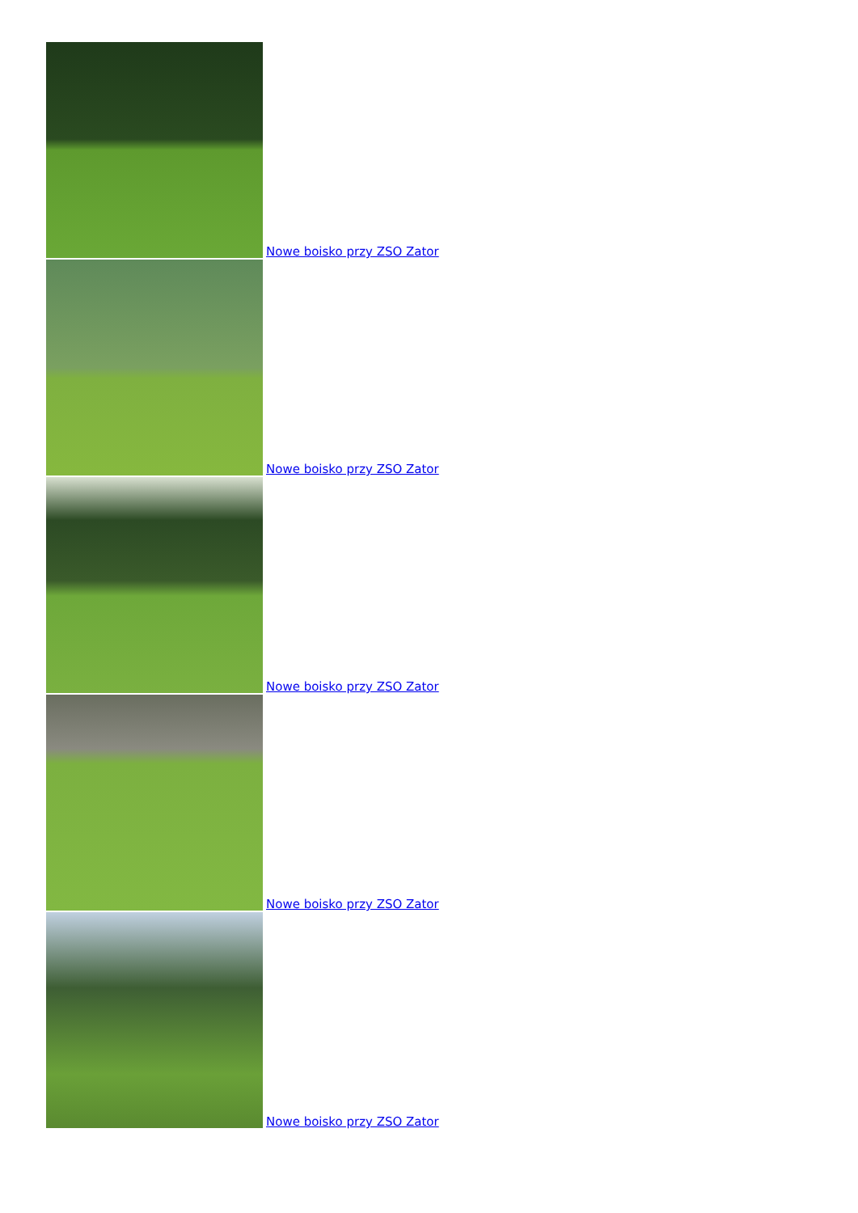Nowe boisko przy ZSO Zator
Nowe boisko przy ZSO Zator
Nowe boisko przy ZSO Zator
Nowe boisko przy ZSO Zator
Nowe boisko przy ZSO Zator